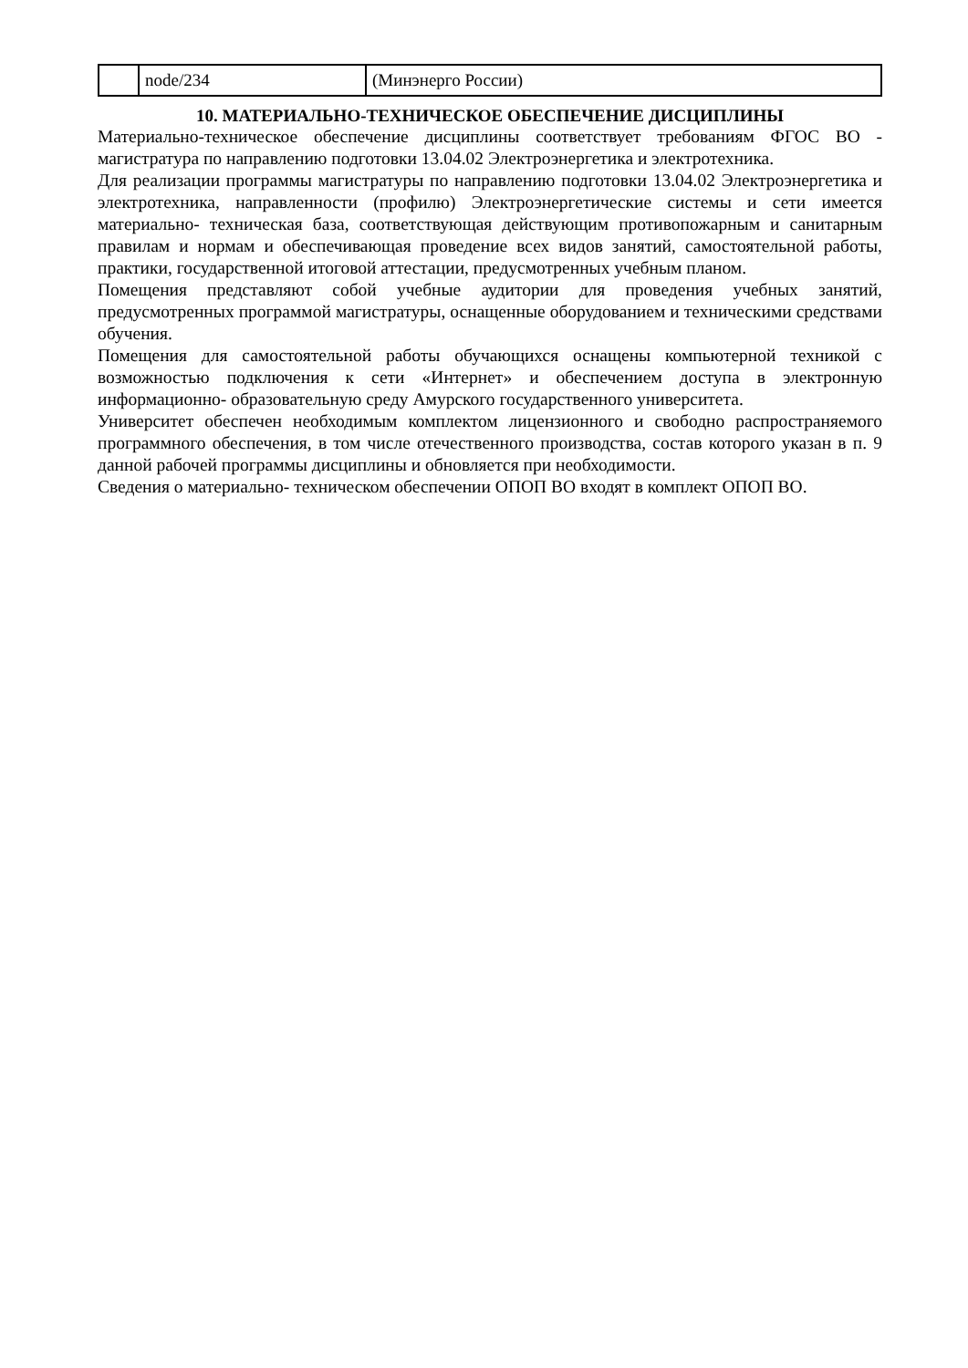| | node/234 | (Минэнерго России) |
10. МАТЕРИАЛЬНО-ТЕХНИЧЕСКОЕ ОБЕСПЕЧЕНИЕ ДИСЦИПЛИНЫ
Материально-техническое обеспечение дисциплины соответствует требованиям ФГОС ВО - магистратура по направлению подготовки 13.04.02 Электроэнергетика и электротехника.
Для реализации программы магистратуры по направлению подготовки 13.04.02 Электроэнергетика и электротехника, направленности (профилю) Электроэнергетические системы и сети имеется материально- техническая база, соответствующая действующим противопожарным и санитарным правилам и нормам и обеспечивающая проведение всех видов занятий, самостоятельной работы, практики, государственной итоговой аттестации, предусмотренных учебным планом.
Помещения представляют собой учебные аудитории для проведения учебных занятий, предусмотренных программой магистратуры, оснащенные оборудованием и техническими средствами обучения.
Помещения для самостоятельной работы обучающихся оснащены компьютерной техникой с возможностью подключения к сети «Интернет» и обеспечением доступа в электронную информационно- образовательную среду Амурского государственного университета.
Университет обеспечен необходимым комплектом лицензионного и свободно распространяемого программного обеспечения, в том числе отечественного производства, состав которого указан в п. 9 данной рабочей программы дисциплины и обновляется при необходимости.
Сведения о материально- техническом обеспечении ОПОП ВО входят в комплект ОПОП ВО.